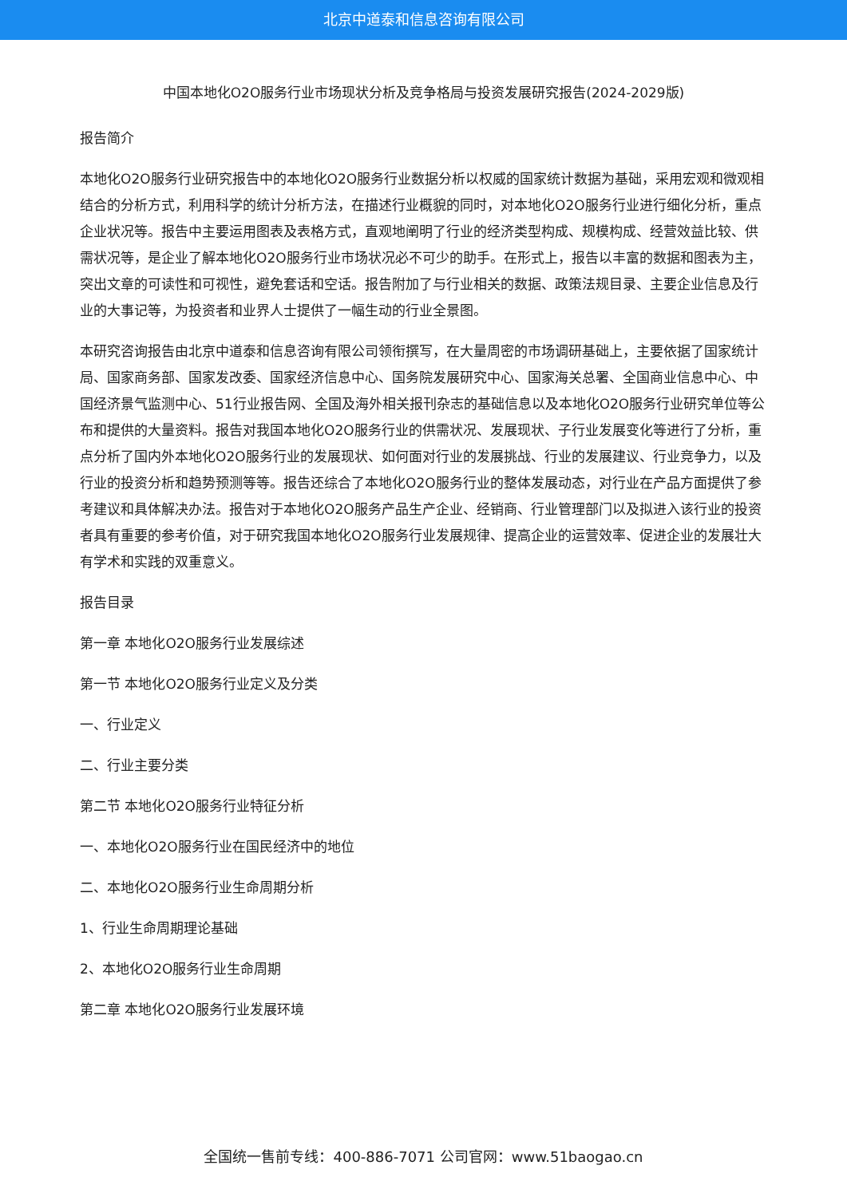北京中道泰和信息咨询有限公司
中国本地化O2O服务行业市场现状分析及竞争格局与投资发展研究报告(2024-2029版)
报告简介
本地化O2O服务行业研究报告中的本地化O2O服务行业数据分析以权威的国家统计数据为基础，采用宏观和微观相结合的分析方式，利用科学的统计分析方法，在描述行业概貌的同时，对本地化O2O服务行业进行细化分析，重点企业状况等。报告中主要运用图表及表格方式，直观地阐明了行业的经济类型构成、规模构成、经营效益比较、供需状况等，是企业了解本地化O2O服务行业市场状况必不可少的助手。在形式上，报告以丰富的数据和图表为主，突出文章的可读性和可视性，避免套话和空话。报告附加了与行业相关的数据、政策法规目录、主要企业信息及行业的大事记等，为投资者和业界人士提供了一幅生动的行业全景图。
本研究咨询报告由北京中道泰和信息咨询有限公司领衔撰写，在大量周密的市场调研基础上，主要依据了国家统计局、国家商务部、国家发改委、国家经济信息中心、国务院发展研究中心、国家海关总署、全国商业信息中心、中国经济景气监测中心、51行业报告网、全国及海外相关报刊杂志的基础信息以及本地化O2O服务行业研究单位等公布和提供的大量资料。报告对我国本地化O2O服务行业的供需状况、发展现状、子行业发展变化等进行了分析，重点分析了国内外本地化O2O服务行业的发展现状、如何面对行业的发展挑战、行业的发展建议、行业竞争力，以及行业的投资分析和趋势预测等等。报告还综合了本地化O2O服务行业的整体发展动态，对行业在产品方面提供了参考建议和具体解决办法。报告对于本地化O2O服务产品生产企业、经销商、行业管理部门以及拟进入该行业的投资者具有重要的参考价值，对于研究我国本地化O2O服务行业发展规律、提高企业的运营效率、促进企业的发展壮大有学术和实践的双重意义。
报告目录
第一章 本地化O2O服务行业发展综述
第一节 本地化O2O服务行业定义及分类
一、行业定义
二、行业主要分类
第二节 本地化O2O服务行业特征分析
一、本地化O2O服务行业在国民经济中的地位
二、本地化O2O服务行业生命周期分析
1、行业生命周期理论基础
2、本地化O2O服务行业生命周期
第二章 本地化O2O服务行业发展环境
全国统一售前专线：400-886-7071 公司官网：www.51baogao.cn